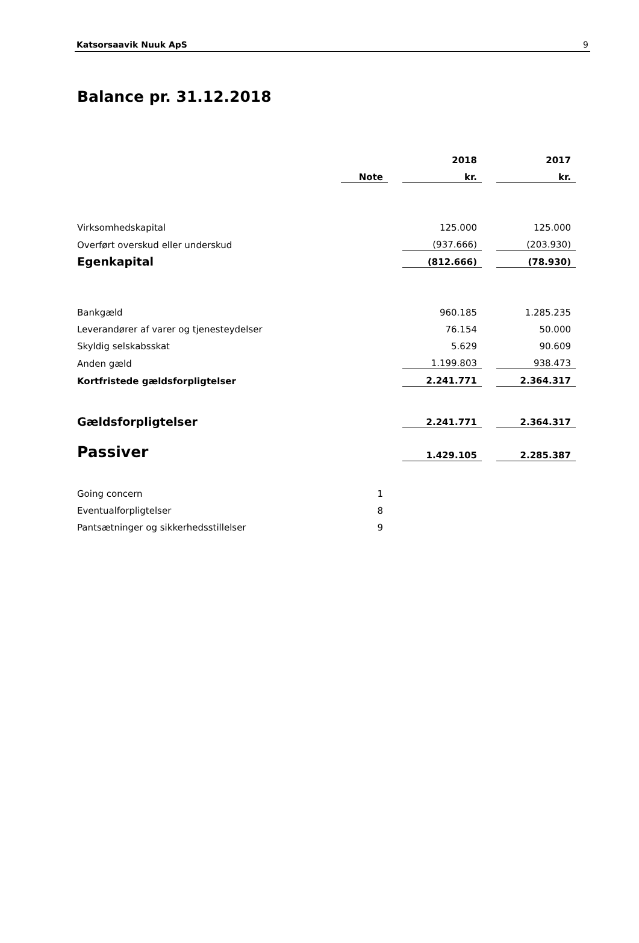Katsorsaavik Nuuk ApS 9
Balance pr. 31.12.2018
| | | | 2018 | | 2017 |
| --- | --- | --- | --- | --- | --- |
| | Note | | kr. | | kr. |
| Virksomhedskapital | | | 125.000 | | 125.000 |
| Overført overskud eller underskud | | | (937.666) | | (203.930) |
| Egenkapital | | | (812.666) | | (78.930) |
| Bankgæld | | | 960.185 | | 1.285.235 |
| Leverandører af varer og tjenesteydelser | | | 76.154 | | 50.000 |
| Skyldig selskabsskat | | | 5.629 | | 90.609 |
| Anden gæld | | | 1.199.803 | | 938.473 |
| Kortfristede gældsforpligtelser | | | 2.241.771 | | 2.364.317 |
| Gældsforpligtelser | | | 2.241.771 | | 2.364.317 |
| Passiver | | | 1.429.105 | | 2.285.387 |
| Going concern | 1 | | | | |
| Eventualforpligtelser | 8 | | | | |
| Pantsætninger og sikkerhedsstillelser | 9 | | | | |